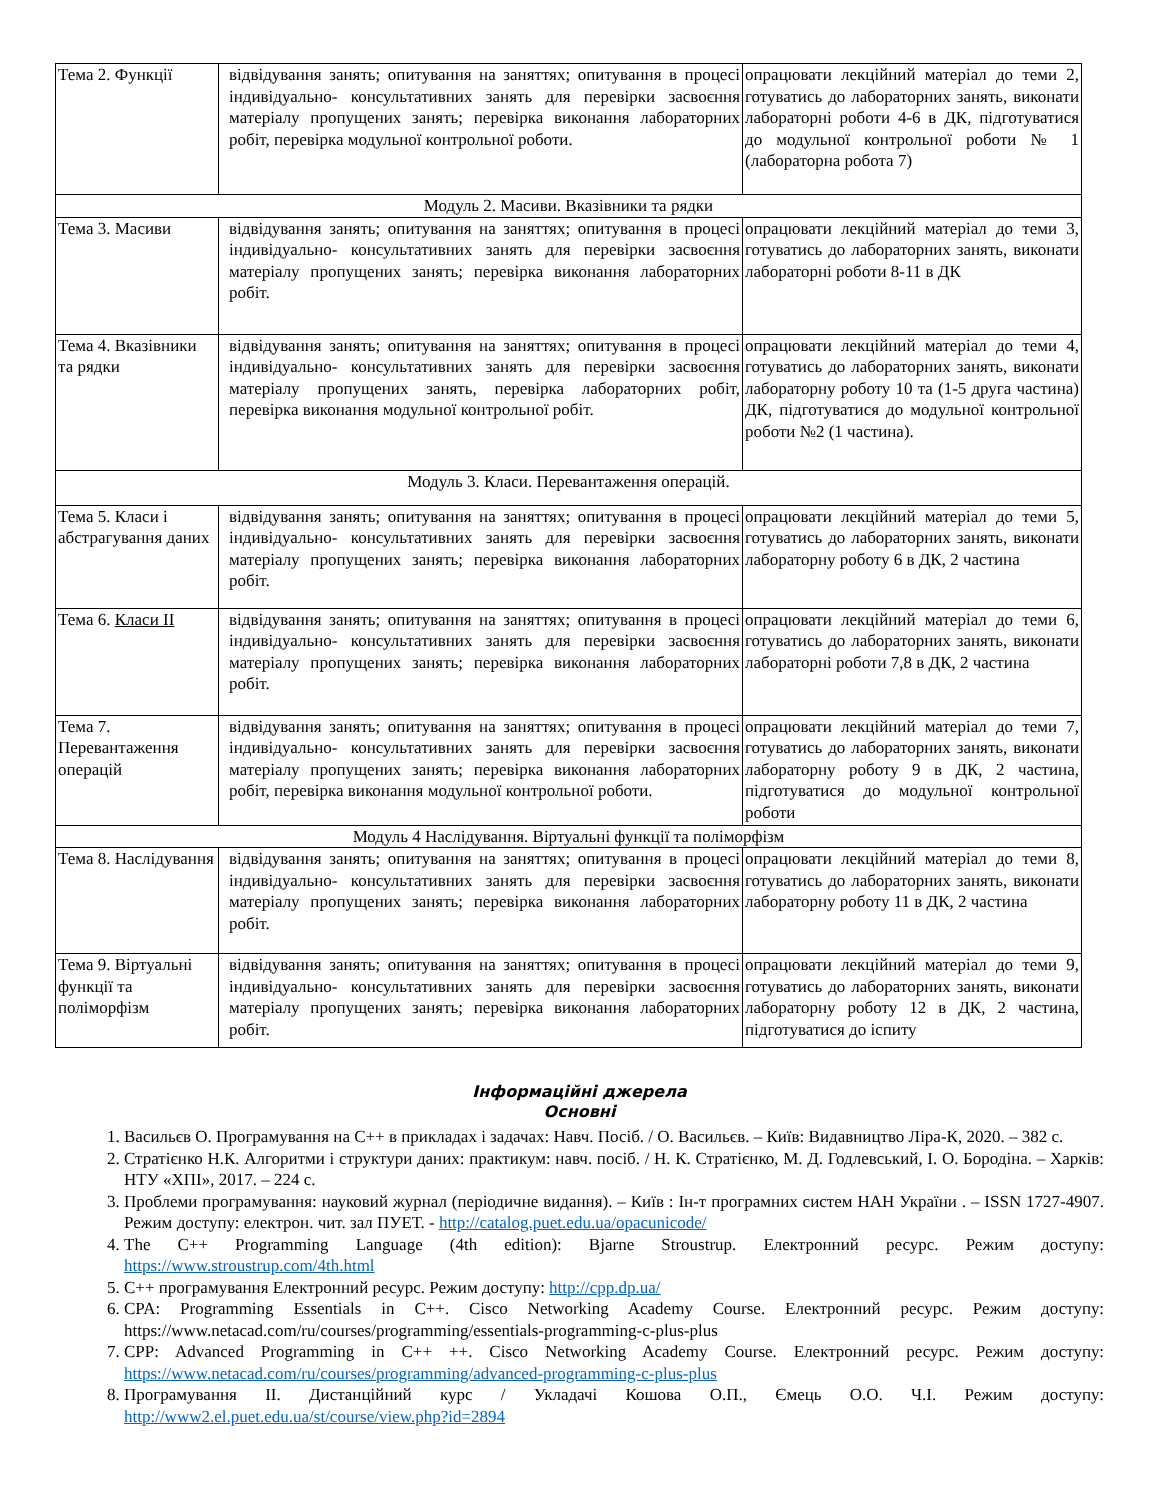| Тема 2. Функції | відвідування занять; опитування на заняттях; опитування в процесі індивідуально- консультативних занять для перевірки засвоєння матеріалу пропущених занять; перевірка виконання лабораторних робіт, перевірка модульної контрольної роботи. | опрацювати лекційний матеріал до теми 2, готуватись до лабораторних занять, виконати лабораторні роботи 4-6 в ДК, підготуватися до модульної контрольної роботи № 1 (лабораторна робота 7) |
| Модуль 2. Масиви. Вказівники та рядки | | |
| Тема 3. Масиви | відвідування занять; опитування на заняттях; опитування в процесі індивідуально- консультативних занять для перевірки засвоєння матеріалу пропущених занять; перевірка виконання лабораторних робіт. | опрацювати лекційний матеріал до теми 3, готуватись до лабораторних занять, виконати лабораторні роботи 8-11 в ДК |
| Тема 4. Вказівники та рядки | відвідування занять; опитування на заняттях; опитування в процесі індивідуально- консультативних занять для перевірки засвоєння матеріалу пропущених занять, перевірка лабораторних робіт, перевірка виконання модульної контрольної робіт. | опрацювати лекційний матеріал до теми 4, готуватись до лабораторних занять, виконати лабораторну роботу 10 та (1-5 друга частина) ДК, підготуватися до модульної контрольної роботи №2 (1 частина). |
| Модуль 3. Класи. Перевантаження операцій. | | |
| Тема 5. Класи і абстрагування даних | відвідування занять; опитування на заняттях; опитування в процесі індивідуально- консультативних занять для перевірки засвоєння матеріалу пропущених занять; перевірка виконання лабораторних робіт. | опрацювати лекційний матеріал до теми 5, готуватись до лабораторних занять, виконати лабораторну роботу 6 в ДК, 2 частина |
| Тема 6. Класи ІІ | відвідування занять; опитування на заняттях; опитування в процесі індивідуально- консультативних занять для перевірки засвоєння матеріалу пропущених занять; перевірка виконання лабораторних робіт. | опрацювати лекційний матеріал до теми 6, готуватись до лабораторних занять, виконати лабораторні роботи 7,8 в ДК, 2 частина |
| Тема 7. Перевантаження операцій | відвідування занять; опитування на заняттях; опитування в процесі індивідуально- консультативних занять для перевірки засвоєння матеріалу пропущених занять; перевірка виконання лабораторних робіт, перевірка виконання модульної контрольної роботи. | опрацювати лекційний матеріал до теми 7, готуватись до лабораторних занять, виконати лабораторну роботу 9 в ДК, 2 частина, підготуватися до модульної контрольної роботи |
| Модуль 4 Наслідування. Віртуальні функції та поліморфізм | | |
| Тема 8. Наслідування | відвідування занять; опитування на заняттях; опитування в процесі індивідуально- консультативних занять для перевірки засвоєння матеріалу пропущених занять; перевірка виконання лабораторних робіт. | опрацювати лекційний матеріал до теми 8, готуватись до лабораторних занять, виконати лабораторну роботу 11 в ДК, 2 частина |
| Тема 9. Віртуальні функції та поліморфізм | відвідування занять; опитування на заняттях; опитування в процесі індивідуально- консультативних занять для перевірки засвоєння матеріалу пропущених занять; перевірка виконання лабораторних робіт. | опрацювати лекційний матеріал до теми 9, готуватись до лабораторних занять, виконати лабораторну роботу 12 в ДК, 2 частина, підготуватися до іспиту |
Інформаційні джерела
Основні
1. Васильєв О. Програмування на С++ в прикладах і задачах: Навч. Посіб. / О. Васильєв. – Київ: Видавництво Ліра-К, 2020. – 382 с.
2. Стратієнко Н.К. Алгоритми і структури даних: практикум: навч. посіб. / Н. К. Стратієнко, М. Д. Годлевський, І. О. Бородіна. – Харків: НТУ «ХПІ», 2017. – 224 с.
3. Проблеми програмування: науковий журнал (періодичне видання). – Київ : Ін-т програмних систем НАН України . – ISSN 1727-4907. Режим доступу: електрон. чит. зал ПУЕТ. - http://catalog.puet.edu.ua/opacunicode/
4. The C++ Programming Language (4th edition): Bjarne Stroustrup. Електронний ресурс. Режим доступу: https://www.stroustrup.com/4th.html
5. С++ програмування Електронний ресурс. Режим доступу: http://cpp.dp.ua/
6. CPA: Programming Essentials in C++. Cisco Networking Academy Course. Електронний ресурс. Режим доступу: https://www.netacad.com/ru/courses/programming/essentials-programming-c-plus-plus
7. CPP: Advanced Programming in C++ ++. Cisco Networking Academy Course. Електронний ресурс. Режим доступу: https://www.netacad.com/ru/courses/programming/advanced-programming-c-plus-plus
8. Програмування ІІ. Дистанційний курс / Укладачі Кошова О.П., Ємець О.О. Ч.І. Режим доступу: http://www2.el.puet.edu.ua/st/course/view.php?id=2894